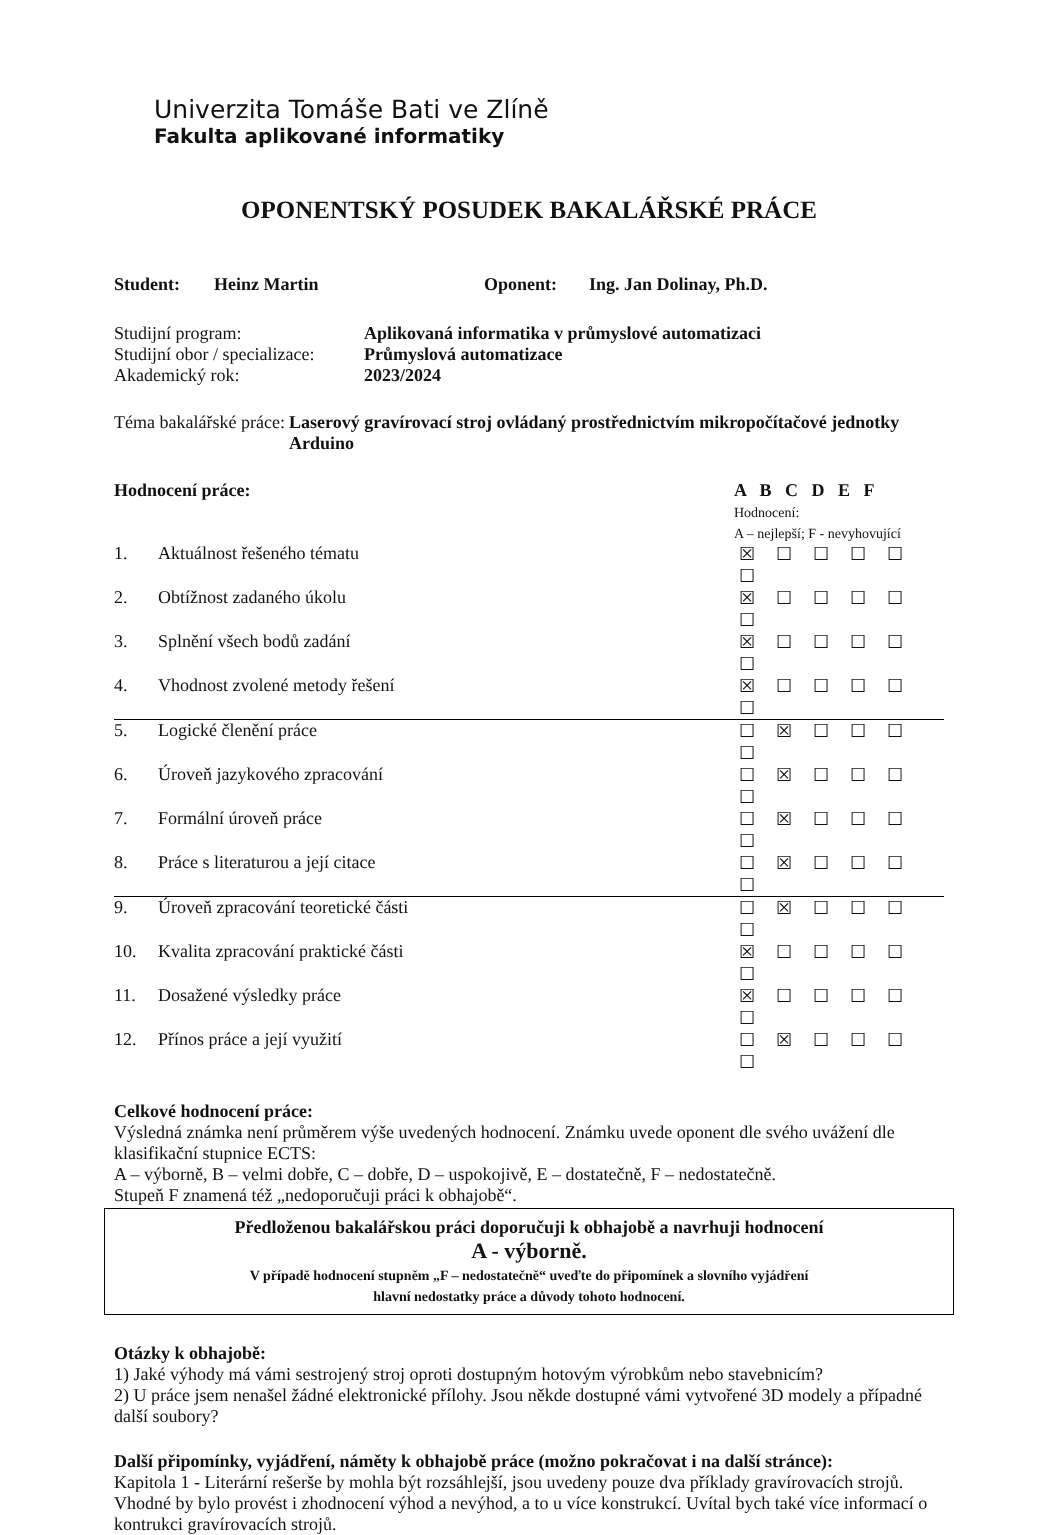Univerzita Tomáše Bati ve Zlíně
Fakulta aplikované informatiky
OPONENTSKÝ POSUDEK BAKALÁŘSKÉ PRÁCE
| Student: | Heinz Martin | Oponent: | Ing. Jan Dolinay, Ph.D. |
| Studijní program: | Aplikovaná informatika v průmyslové automatizaci |
| Studijní obor / specializace: | Průmyslová automatizace |
| Akademický rok: | 2023/2024 |
| Téma bakalářské práce: | Laserový gravírovací stroj ovládaný prostřednictvím mikropočítačové jednotky Arduino |
| Hodnocení práce: | | A B C D E F Hodnocení: A – nejlepší; F - nevyhovující |
| 1. | Aktuálnost řešeného tématu | ☒ ☐ ☐ ☐ ☐ ☐ |
| 2. | Obtížnost zadaného úkolu | ☒ ☐ ☐ ☐ ☐ ☐ |
| 3. | Splnění všech bodů zadání | ☒ ☐ ☐ ☐ ☐ ☐ |
| 4. | Vhodnost zvolené metody řešení | ☒ ☐ ☐ ☐ ☐ ☐ |
| 5. | Logické členění práce | ☐ ☒ ☐ ☐ ☐ ☐ |
| 6. | Úroveň jazykového zpracování | ☐ ☒ ☐ ☐ ☐ ☐ |
| 7. | Formální úroveň práce | ☐ ☒ ☐ ☐ ☐ ☐ |
| 8. | Práce s literaturou a její citace | ☐ ☒ ☐ ☐ ☐ ☐ |
| 9. | Úroveň zpracování teoretické části | ☐ ☒ ☐ ☐ ☐ ☐ |
| 10. | Kvalita zpracování praktické části | ☒ ☐ ☐ ☐ ☐ ☐ |
| 11. | Dosažené výsledky práce | ☒ ☐ ☐ ☐ ☐ ☐ |
| 12. | Přínos práce a její využití | ☐ ☒ ☐ ☐ ☐ ☐ |
Celkové hodnocení práce:
Výsledná známka není průměrem výše uvedených hodnocení. Známku uvede oponent dle svého uvážení dle klasifikační stupnice ECTS:
A – výborně, B – velmi dobře, C – dobře, D – uspokojivě, E – dostatečně, F – nedostatečně.
Stupeň F znamená též „nedoporučuji práci k obhajobě“.
Předloženou bakalářskou práci doporučuji k obhajobě a navrhuji hodnocení
A - výborně.
V případě hodnocení stupněm „F – nedostatečně“ uveďte do připomínek a slovního vyjádření
hlavní nedostatky práce a důvody tohoto hodnocení.
Otázky k obhajobě:
1) Jaké výhody má vámi sestrojený stroj oproti dostupným hotovým výrobkům nebo stavebnicím?
2) U práce jsem nenašel žádné elektronické přílohy. Jsou někde dostupné vámi vytvořené 3D modely a případné další soubory?
Další připomínky, vyjádření, náměty k obhajobě práce (možno pokračovat i na další stránce):
Kapitola 1 - Literární rešerše by mohla být rozsáhlejší, jsou uvedeny pouze dva příklady gravírovacích strojů. Vhodné by bylo provést i zhodnocení výhod a nevýhod, a to u více konstrukcí. Uvítal bych také více informací o kontrukci gravírovacích strojů.